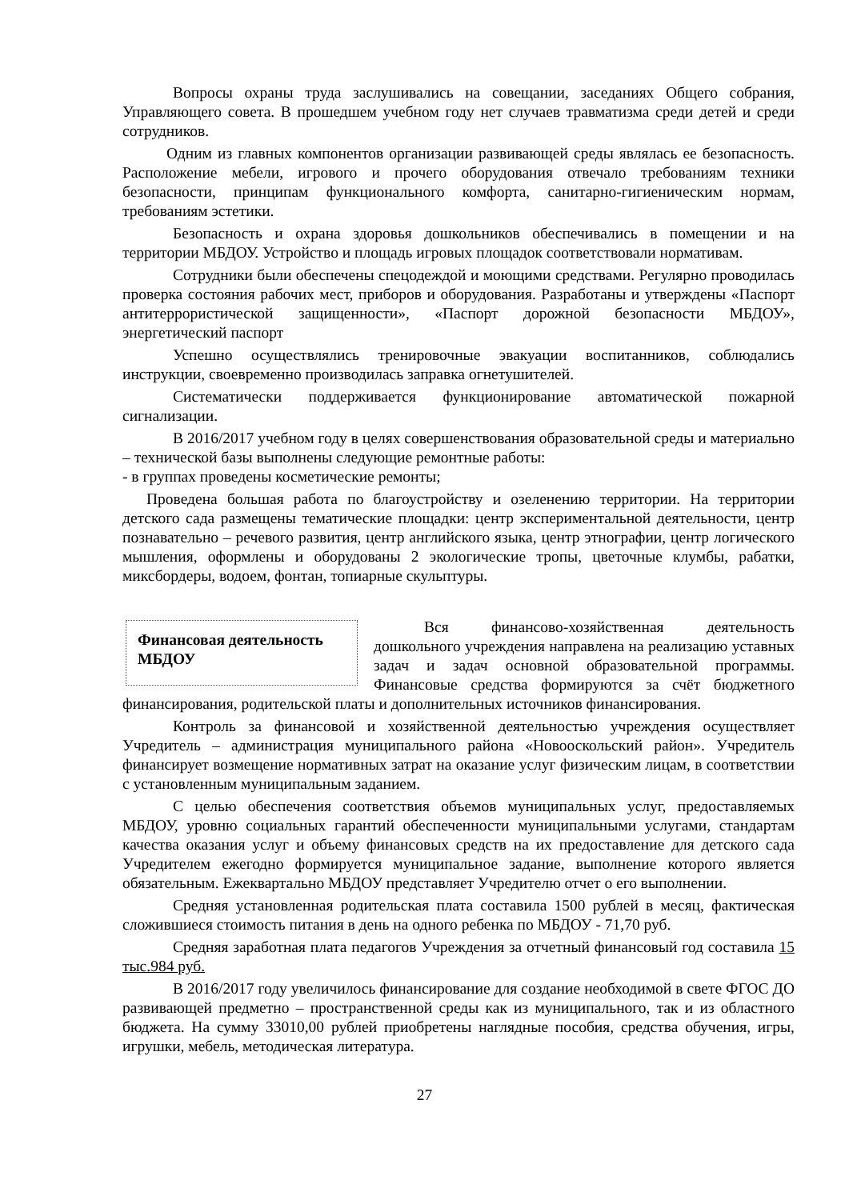Вопросы охраны труда заслушивались на совещании, заседаниях Общего собрания, Управляющего совета. В прошедшем учебном году нет случаев травматизма среди детей и среди сотрудников.
Одним из главных компонентов организации развивающей среды являлась ее безопасность. Расположение мебели, игрового и прочего оборудования отвечало требованиям техники безопасности, принципам функционального комфорта, санитарно-гигиеническим нормам, требованиям эстетики.
Безопасность и охрана здоровья дошкольников обеспечивались в помещении и на территории МБДОУ. Устройство и площадь игровых площадок соответствовали нормативам.
Сотрудники были обеспечены спецодеждой и моющими средствами. Регулярно проводилась проверка состояния рабочих мест, приборов и оборудования. Разработаны и утверждены «Паспорт антитеррористической защищенности», «Паспорт дорожной безопасности МБДОУ», энергетический паспорт
Успешно осуществлялись тренировочные эвакуации воспитанников, соблюдались инструкции, своевременно производилась заправка огнетушителей.
Систематически поддерживается функционирование автоматической пожарной сигнализации.
В 2016/2017 учебном году в целях совершенствования образовательной среды и материально – технической базы выполнены следующие ремонтные работы:
- в группах проведены косметические ремонты;
Проведена большая работа по благоустройству и озеленению территории. На территории детского сада размещены тематические площадки: центр экспериментальной деятельности, центр познавательно – речевого развития, центр английского языка, центр этнографии, центр логического мышления, оформлены и оборудованы 2 экологические тропы, цветочные клумбы, рабатки, миксбордеры, водоем, фонтан, топиарные скульптуры.
Финансовая деятельность МБДОУ
Вся финансово-хозяйственная деятельность дошкольного учреждения направлена на реализацию уставных задач и задач основной образовательной программы. Финансовые средства формируются за счёт бюджетного финансирования, родительской платы и дополнительных источников финансирования.
Контроль за финансовой и хозяйственной деятельностью учреждения осуществляет Учредитель – администрация муниципального района «Новооскольский район». Учредитель финансирует возмещение нормативных затрат на оказание услуг физическим лицам, в соответствии с установленным муниципальным заданием.
С целью обеспечения соответствия объемов муниципальных услуг, предоставляемых МБДОУ, уровню социальных гарантий обеспеченности муниципальными услугами, стандартам качества оказания услуг и объему финансовых средств на их предоставление для детского сада Учредителем ежегодно формируется муниципальное задание, выполнение которого является обязательным. Ежеквартально МБДОУ представляет Учредителю отчет о его выполнении.
Средняя установленная родительская плата составила 1500 рублей в месяц, фактическая сложившиеся стоимость питания в день на одного ребенка по МБДОУ - 71,70 руб.
Средняя заработная плата педагогов Учреждения за отчетный финансовый год составила 15 тыс.984 руб.
В 2016/2017 году увеличилось финансирование для создание необходимой в свете ФГОС ДО развивающей предметно – пространственной среды как из муниципального, так и из областного бюджета. На сумму 33010,00 рублей приобретены наглядные пособия, средства обучения, игры, игрушки, мебель, методическая литература.
27